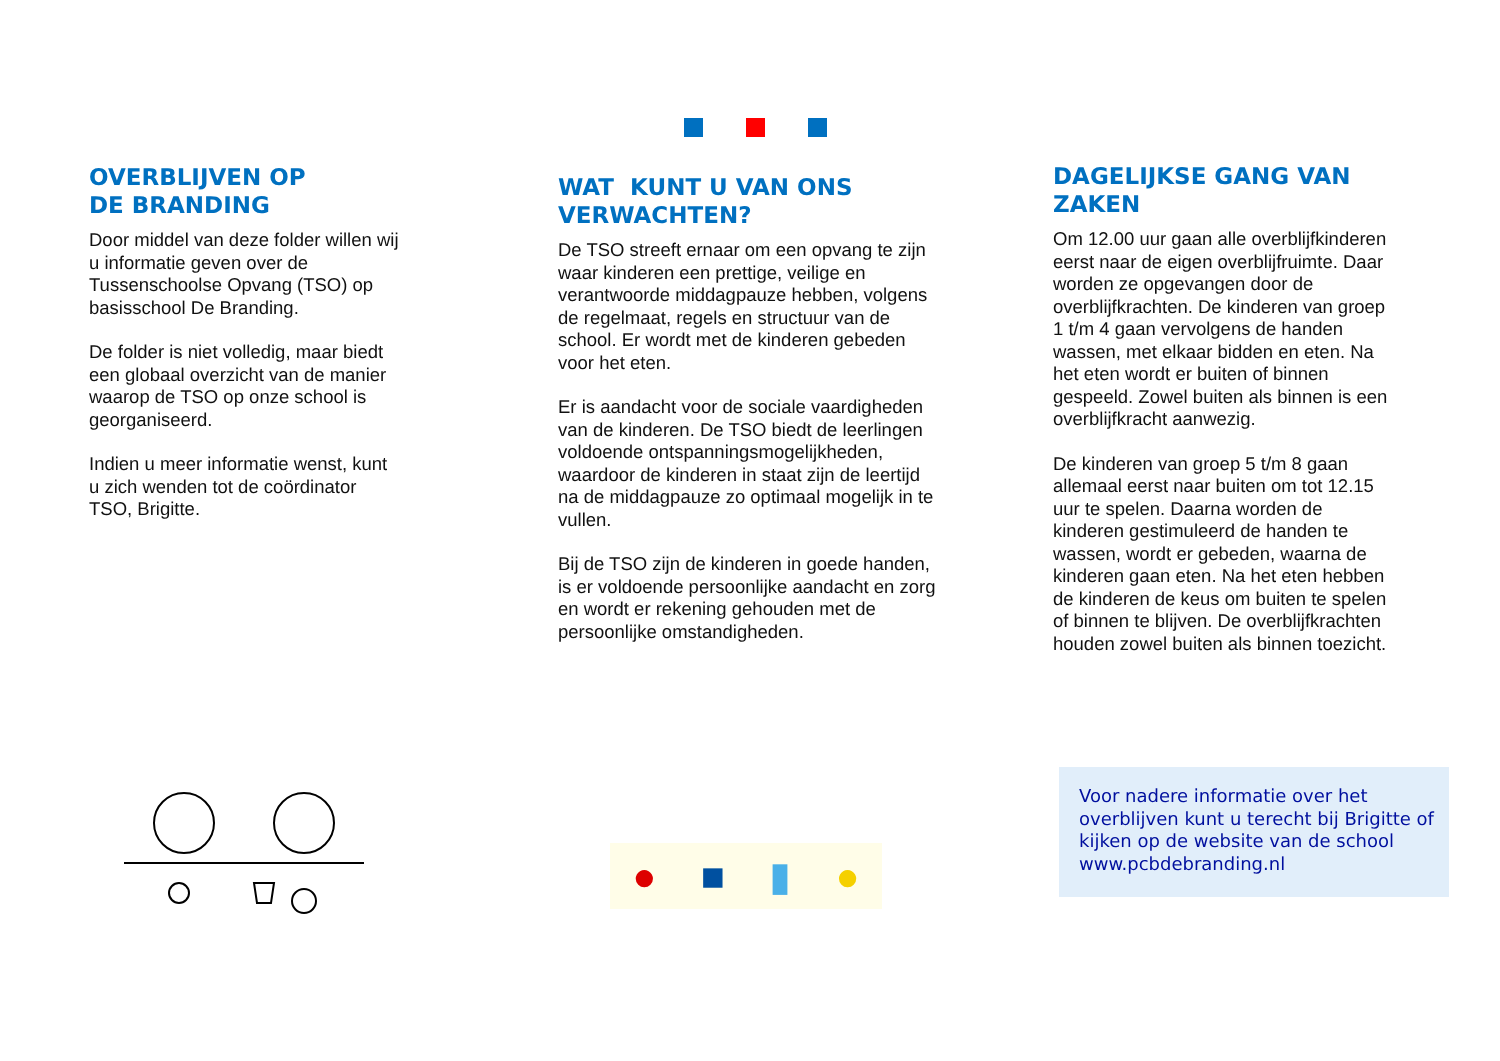OVERBLIJVEN OP
DE BRANDING
Door middel van deze folder willen wij u informatie geven over de Tussenschoolse Opvang (TSO) op basisschool De Branding.
De folder is niet volledig, maar biedt een globaal overzicht van de manier waarop de TSO op onze school is georganiseerd.
Indien u meer informatie wenst, kunt u zich wenden tot de coördinator TSO, Brigitte.
WAT KUNT U VAN ONS VERWACHTEN?
De TSO streeft ernaar om een opvang te zijn waar kinderen een prettige, veilige en verantwoorde middagpauze hebben, volgens de regelmaat, regels en structuur van de school. Er wordt met de kinderen gebeden voor het eten.
Er is aandacht voor de sociale vaardigheden van de kinderen. De TSO biedt de leerlingen voldoende ontspanningsmogelijkheden, waardoor de kinderen in staat zijn de leertijd na de middagpauze zo optimaal mogelijk in te vullen.
Bij de TSO zijn de kinderen in goede handen, is er voldoende persoonlijke aandacht en zorg en wordt er rekening gehouden met de persoonlijke omstandigheden.
● ■ ▮ ●
DAGELIJKSE GANG VAN ZAKEN
Om 12.00 uur gaan alle overblijfkinderen eerst naar de eigen overblijfruimte. Daar worden ze opgevangen door de overblijfkrachten. De kinderen van groep 1 t/m 4 gaan vervolgens de handen wassen, met elkaar bidden en eten. Na het eten wordt er buiten of binnen gespeeld. Zowel buiten als binnen is een overblijfkracht aanwezig.
De kinderen van groep 5 t/m 8 gaan allemaal eerst naar buiten om tot 12.15 uur te spelen. Daarna worden de kinderen gestimuleerd de handen te wassen, wordt er gebeden, waarna de kinderen gaan eten. Na het eten hebben de kinderen de keus om buiten te spelen of binnen te blijven. De overblijfkrachten houden zowel buiten als binnen toezicht.
Voor nadere informatie over het overblijven kunt u terecht bij Brigitte of kijken op de website van de school www.pcbdebranding.nl